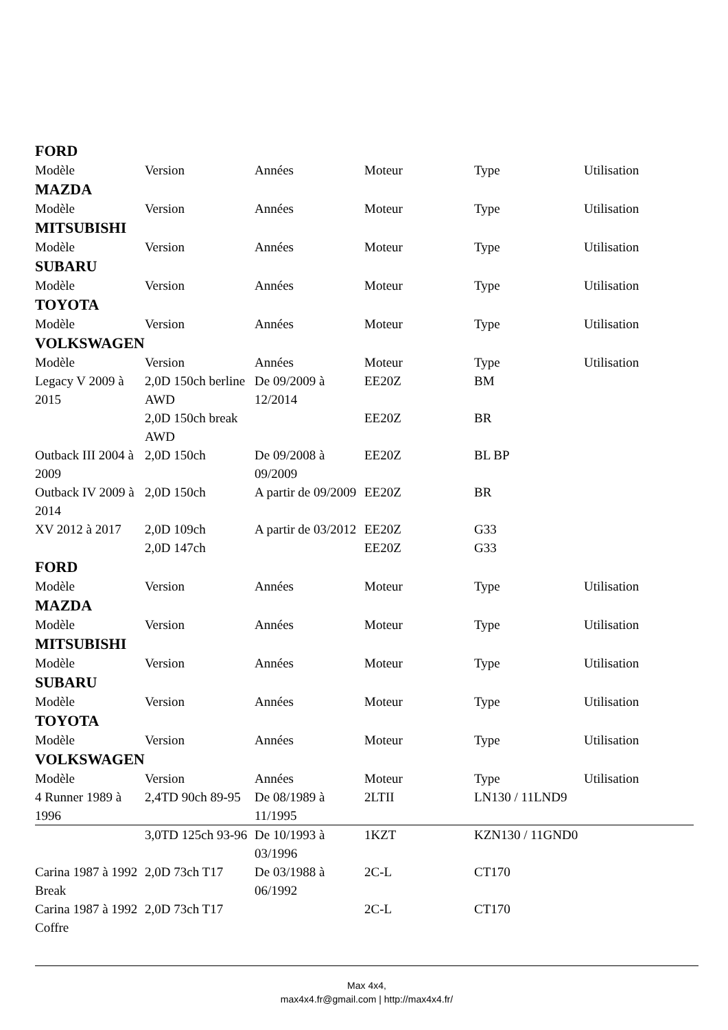FORD
| Modèle | Version | Années | Moteur | Type | Utilisation |
MAZDA
| Modèle | Version | Années | Moteur | Type | Utilisation |
MITSUBISHI
| Modèle | Version | Années | Moteur | Type | Utilisation |
SUBARU
| Modèle | Version | Années | Moteur | Type | Utilisation |
TOYOTA
| Modèle | Version | Années | Moteur | Type | Utilisation |
VOLKSWAGEN
| Modèle | Version | Années | Moteur | Type | Utilisation |
| Legacy V 2009 à 2015 | 2,0D 150ch berline AWD | De 09/2009 à 12/2014 | EE20Z | BM | |
| | 2,0D 150ch break AWD | | EE20Z | BR | |
| Outback III 2004 à 2009 | 2,0D 150ch | De 09/2008 à 09/2009 | EE20Z | BL BP | |
| Outback IV 2009 à 2014 | 2,0D 150ch | A partir de 09/2009 | EE20Z | BR | |
| XV 2012 à 2017 | 2,0D 109ch 2,0D 147ch | A partir de 03/2012 | EE20Z EE20Z | G33 G33 | |
FORD
| Modèle | Version | Années | Moteur | Type | Utilisation |
MAZDA
| Modèle | Version | Années | Moteur | Type | Utilisation |
MITSUBISHI
| Modèle | Version | Années | Moteur | Type | Utilisation |
SUBARU
| Modèle | Version | Années | Moteur | Type | Utilisation |
TOYOTA
| Modèle | Version | Années | Moteur | Type | Utilisation |
VOLKSWAGEN
| Modèle | Version | Années | Moteur | Type | Utilisation |
| 4 Runner 1989 à 1996 | 2,4TD 90ch 89-95 | De 08/1989 à 11/1995 | 2LTII | LN130 / 11LND9 | |
| | 3,0TD 125ch 93-96 | De 10/1993 à 03/1996 | 1KZT | KZN130 / 11GND0 | |
| Carina 1987 à 1992 Break | 2,0D 73ch T17 | De 03/1988 à 06/1992 | 2C-L | CT170 | |
| Carina 1987 à 1992 Coffre | 2,0D 73ch T17 | | 2C-L | CT170 | |
Max 4x4,
max4x4.fr@gmail.com | http://max4x4.fr/